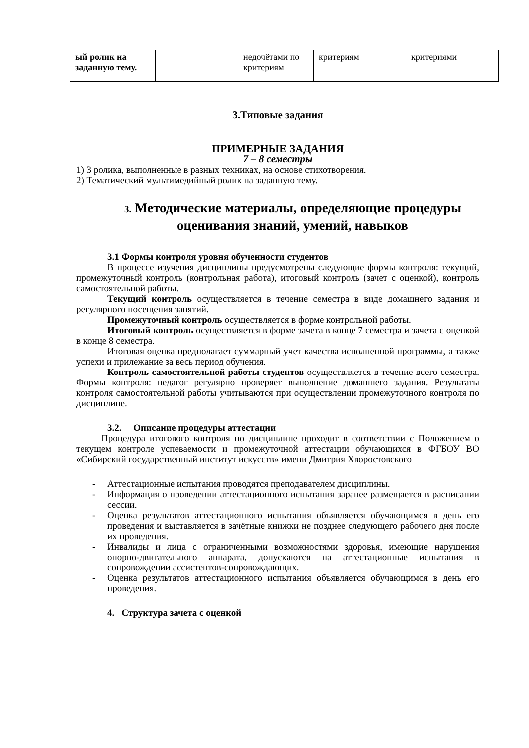| ый ролик на заданную тему. | | недочётами по критериям | критериям | критериями |
3.Типовые задания
ПРИМЕРНЫЕ ЗАДАНИЯ
7 – 8 семестры
1) 3 ролика, выполненные в разных техниках, на основе стихотворения.
2) Тематический мультимедийный ролик на заданную тему.
3. Методические материалы, определяющие процедуры оценивания знаний, умений, навыков
3.1 Формы контроля уровня обученности студентов
В процессе изучения дисциплины предусмотрены следующие формы контроля: текущий, промежуточный контроль (контрольная работа), итоговый контроль (зачет с оценкой), контроль самостоятельной работы.
Текущий контроль осуществляется в течение семестра в виде домашнего задания и регулярного посещения занятий.
Промежуточный контроль осуществляется в форме контрольной работы.
Итоговый контроль осуществляется в форме зачета в конце 7 семестра и зачета с оценкой в конце 8 семестра.
Итоговая оценка предполагает суммарный учет качества исполненной программы, а также успехи и прилежание за весь период обучения.
Контроль самостоятельной работы студентов осуществляется в течение всего семестра. Формы контроля: педагог регулярно проверяет выполнение домашнего задания. Результаты контроля самостоятельной работы учитываются при осуществлении промежуточного контроля по дисциплине.
3.2. Описание процедуры аттестации
Процедура итогового контроля по дисциплине проходит в соответствии с Положением о текущем контроле успеваемости и промежуточной аттестации обучающихся в ФГБОУ ВО «Сибирский государственный институт искусств» имени Дмитрия Хворостовского
- Аттестационные испытания проводятся преподавателем дисциплины.
- Информация о проведении аттестационного испытания заранее размещается в расписании сессии.
- Оценка результатов аттестационного испытания объявляется обучающимся в день его проведения и выставляется в зачётные книжки не позднее следующего рабочего дня после их проведения.
- Инвалиды и лица с ограниченными возможностями здоровья, имеющие нарушения опорно-двигательного аппарата, допускаются на аттестационные испытания в сопровождении ассистентов-сопровождающих.
- Оценка результатов аттестационного испытания объявляется обучающимся в день его проведения.
4. Структура зачета с оценкой